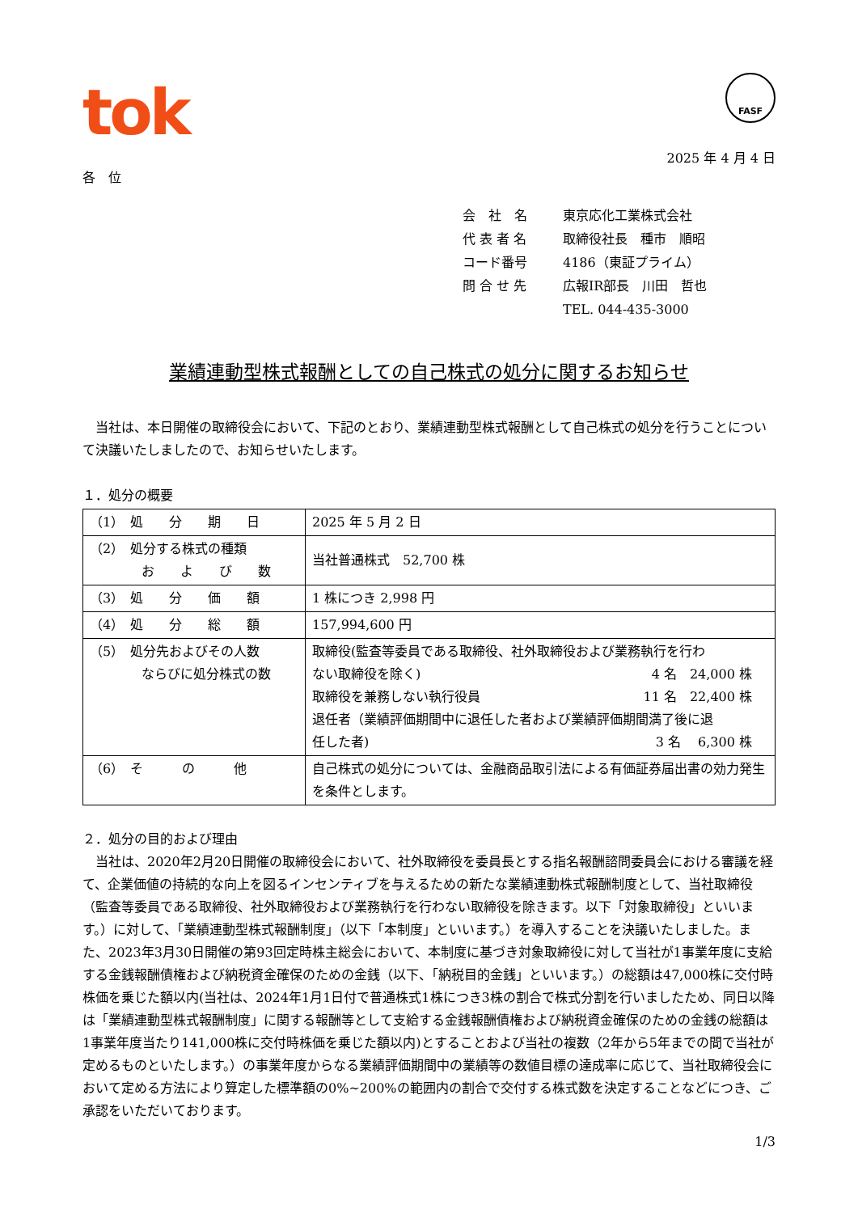tok
FASF
2025 年 4 月 4 日
各　位
会　社　名 東京応化工業株式会社
代 表 者 名 取締役社長　種市　順昭
コード番号 4186（東証プライム）
問 合 せ 先 広報IR部長　川田　哲也
TEL. 044-435-3000
業績連動型株式報酬としての自己株式の処分に関するお知らせ
　当社は、本日開催の取締役会において、下記のとおり、業績連動型株式報酬として自己株式の処分を行うことについて決議いたしましたので、お知らせいたします。
１．処分の概要
| （1） 処 分 期 日 | 2025 年 5 月 2 日 |
| （2） 処分する株式の種類 お よ び 数 | 当社普通株式 52,700 株 |
| （3） 処 分 価 額 | 1 株につき 2,998 円 |
| （4） 処 分 総 額 | 157,994,600 円 |
| （5） 処分先およびその人数 ならびに処分株式の数 | 取締役(監査等委員である取締役、社外取締役および業務執行を行わ ない取締役を除く) 4 名 24,000 株 取締役を兼務しない執行役員 11 名 22,400 株 退任者（業績評価期間中に退任した者および業績評価期間満了後に退 任した者) 3 名 6,300 株 |
| （6） そ の 他 | 自己株式の処分については、金融商品取引法による有価証券届出書の効力発生を条件とします。 |
２．処分の目的および理由
　当社は、2020年2月20日開催の取締役会において、社外取締役を委員長とする指名報酬諮問委員会における審議を経て、企業価値の持続的な向上を図るインセンティブを与えるための新たな業績連動株式報酬制度として、当社取締役（監査等委員である取締役、社外取締役および業務執行を行わない取締役を除きます。以下「対象取締役」といいます。）に対して、「業績連動型株式報酬制度」（以下「本制度」といいます。）を導入することを決議いたしました。また、2023年3月30日開催の第93回定時株主総会において、本制度に基づき対象取締役に対して当社が1事業年度に支給する金銭報酬債権および納税資金確保のための金銭（以下、「納税目的金銭」といいます。）の総額は47,000株に交付時株価を乗じた額以内(当社は、2024年1月1日付で普通株式1株につき3株の割合で株式分割を行いましたため、同日以降は「業績連動型株式報酬制度」に関する報酬等として支給する金銭報酬債権および納税資金確保のための金銭の総額は1事業年度当たり141,000株に交付時株価を乗じた額以内)とすることおよび当社の複数（2年から5年までの間で当社が定めるものといたします。）の事業年度からなる業績評価期間中の業績等の数値目標の達成率に応じて、当社取締役会において定める方法により算定した標準額の0%~200%の範囲内の割合で交付する株式数を決定することなどにつき、ご承認をいただいております。
1/3